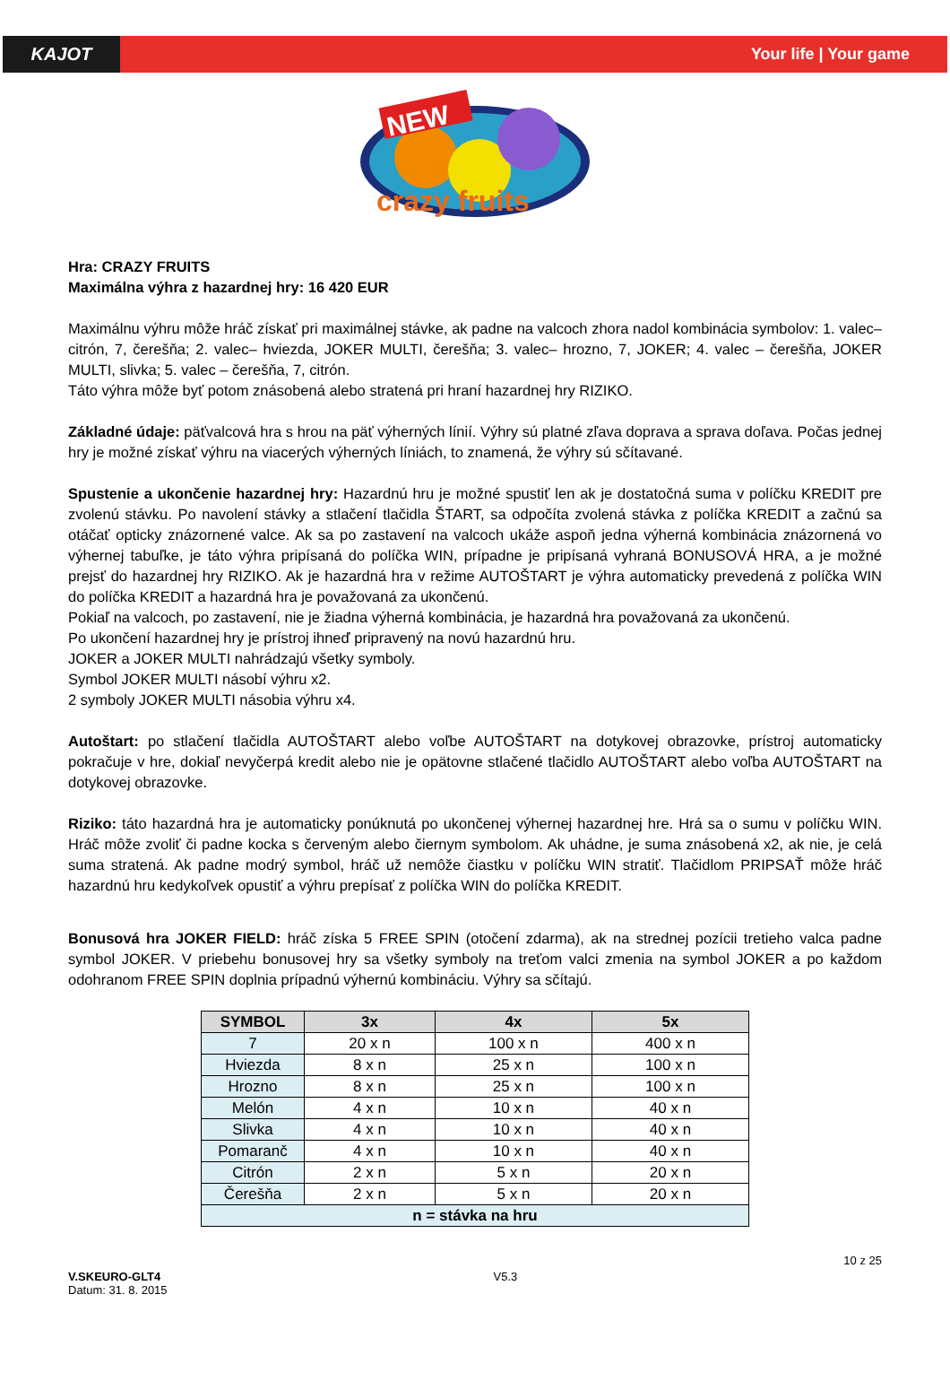KAJOT Your life | Your game
NEW
crazy fruits
Hra: CRAZY FRUITS
Maximálna výhra z hazardnej hry: 16 420 EUR
Maximálnu výhru môže hráč získať pri maximálnej stávke, ak padne na valcoch zhora nadol kombinácia symbolov: 1. valec– citrón, 7, čerešňa; 2. valec– hviezda, JOKER MULTI, čerešňa; 3. valec– hrozno, 7, JOKER; 4. valec – čerešňa, JOKER MULTI, slivka; 5. valec – čerešňa, 7, citrón.
Táto výhra môže byť potom znásobená alebo stratená pri hraní hazardnej hry RIZIKO.
Základné údaje: päťvalcová hra s hrou na päť výherných línií. Výhry sú platné zľava doprava a sprava doľava. Počas jednej hry je možné získať výhru na viacerých výherných líniách, to znamená, že výhry sú sčítavané.
Spustenie a ukončenie hazardnej hry: Hazardnú hru je možné spustiť len ak je dostatočná suma v políčku KREDIT pre zvolenú stávku. Po navolení stávky a stlačení tlačidla ŠTART, sa odpočíta zvolená stávka z políčka KREDIT a začnú sa otáčať opticky znázornené valce. Ak sa po zastavení na valcoch ukáže aspoň jedna výherná kombinácia znázornená vo výhernej tabuľke, je táto výhra pripísaná do políčka WIN, prípadne je pripísaná vyhraná BONUSOVÁ HRA, a je možné prejsť do hazardnej hry RIZIKO. Ak je hazardná hra v režime AUTOŠTART je výhra automaticky prevedená z políčka WIN do políčka KREDIT a hazardná hra je považovaná za ukončenú.
Pokiaľ na valcoch, po zastavení, nie je žiadna výherná kombinácia, je hazardná hra považovaná za ukončenú.
Po ukončení hazardnej hry je prístroj ihneď pripravený na novú hazardnú hru.
JOKER a JOKER MULTI nahrádzajú všetky symboly.
Symbol JOKER MULTI násobí výhru x2.
2 symboly JOKER MULTI násobia výhru x4.
Autoštart: po stlačení tlačidla AUTOŠTART alebo voľbe AUTOŠTART na dotykovej obrazovke, prístroj automaticky pokračuje v hre, dokiaľ nevyčerpá kredit alebo nie je opätovne stlačené tlačidlo AUTOŠTART alebo voľba AUTOŠTART na dotykovej obrazovke.
Riziko: táto hazardná hra je automaticky ponúknutá po ukončenej výhernej hazardnej hre. Hrá sa o sumu v políčku WIN. Hráč môže zvoliť či padne kocka s červeným alebo čiernym symbolom. Ak uhádne, je suma znásobená x2, ak nie, je celá suma stratená. Ak padne modrý symbol, hráč už nemôže čiastku v políčku WIN stratiť. Tlačidlom PRIPSAŤ môže hráč hazardnú hru kedykoľvek opustiť a výhru prepísať z políčka WIN do políčka KREDIT.
Bonusová hra JOKER FIELD: hráč získa 5 FREE SPIN (otočení zdarma), ak na strednej pozícii tretieho valca padne symbol JOKER. V priebehu bonusovej hry sa všetky symboly na treťom valci zmenia na symbol JOKER a po každom odohranom FREE SPIN doplnia prípadnú výhernú kombináciu. Výhry sa sčítajú.
| SYMBOL | 3x | 4x | 5x |
| --- | --- | --- | --- |
| 7 | 20 x n | 100 x n | 400 x n |
| Hviezda | 8 x n | 25 x n | 100 x n |
| Hrozno | 8 x n | 25 x n | 100 x n |
| Melón | 4 x n | 10 x n | 40 x n |
| Slivka | 4 x n | 10 x n | 40 x n |
| Pomaranč | 4 x n | 10 x n | 40 x n |
| Citrón | 2 x n | 5 x n | 20 x n |
| Čerešňa | 2 x n | 5 x n | 20 x n |
| n = stávka na hru | | | |
V.SKEURO-GLT4
Datum: 31. 8. 2015
V5.3
10 z 25